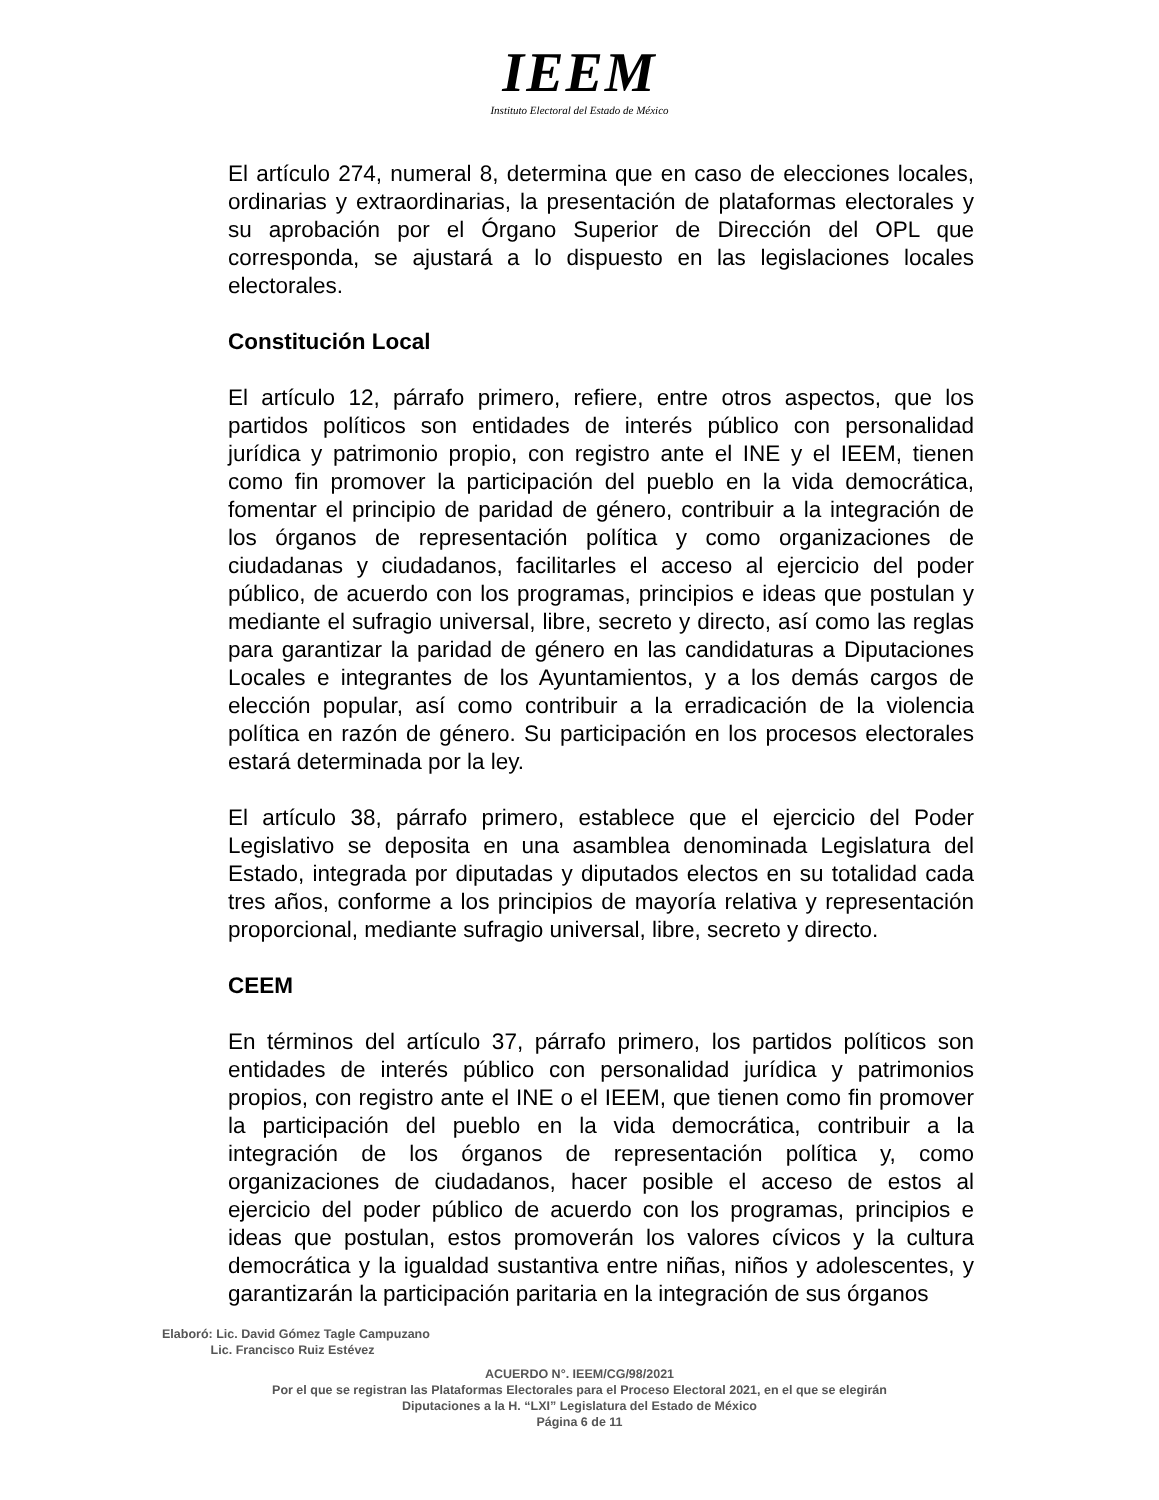IEEM
Instituto Electoral del Estado de México
El artículo 274, numeral 8, determina que en caso de elecciones locales, ordinarias y extraordinarias, la presentación de plataformas electorales y su aprobación por el Órgano Superior de Dirección del OPL que corresponda, se ajustará a lo dispuesto en las legislaciones locales electorales.
Constitución Local
El artículo 12, párrafo primero, refiere, entre otros aspectos, que los partidos políticos son entidades de interés público con personalidad jurídica y patrimonio propio, con registro ante el INE y el IEEM, tienen como fin promover la participación del pueblo en la vida democrática, fomentar el principio de paridad de género, contribuir a la integración de los órganos de representación política y como organizaciones de ciudadanas y ciudadanos, facilitarles el acceso al ejercicio del poder público, de acuerdo con los programas, principios e ideas que postulan y mediante el sufragio universal, libre, secreto y directo, así como las reglas para garantizar la paridad de género en las candidaturas a Diputaciones Locales e integrantes de los Ayuntamientos, y a los demás cargos de elección popular, así como contribuir a la erradicación de la violencia política en razón de género. Su participación en los procesos electorales estará determinada por la ley.
El artículo 38, párrafo primero, establece que el ejercicio del Poder Legislativo se deposita en una asamblea denominada Legislatura del Estado, integrada por diputadas y diputados electos en su totalidad cada tres años, conforme a los principios de mayoría relativa y representación proporcional, mediante sufragio universal, libre, secreto y directo.
CEEM
En términos del artículo 37, párrafo primero, los partidos políticos son entidades de interés público con personalidad jurídica y patrimonios propios, con registro ante el INE o el IEEM, que tienen como fin promover la participación del pueblo en la vida democrática, contribuir a la integración de los órganos de representación política y, como organizaciones de ciudadanos, hacer posible el acceso de estos al ejercicio del poder público de acuerdo con los programas, principios e ideas que postulan, estos promoverán los valores cívicos y la cultura democrática y la igualdad sustantiva entre niñas, niños y adolescentes, y garantizarán la participación paritaria en la integración de sus órganos
Elaboró: Lic. David Gómez Tagle Campuzano
Lic. Francisco Ruiz Estévez
ACUERDO N°. IEEM/CG/98/2021
Por el que se registran las Plataformas Electorales para el Proceso Electoral 2021, en el que se elegirán
Diputaciones a la H. “LXI” Legislatura del Estado de México
Página 6 de 11